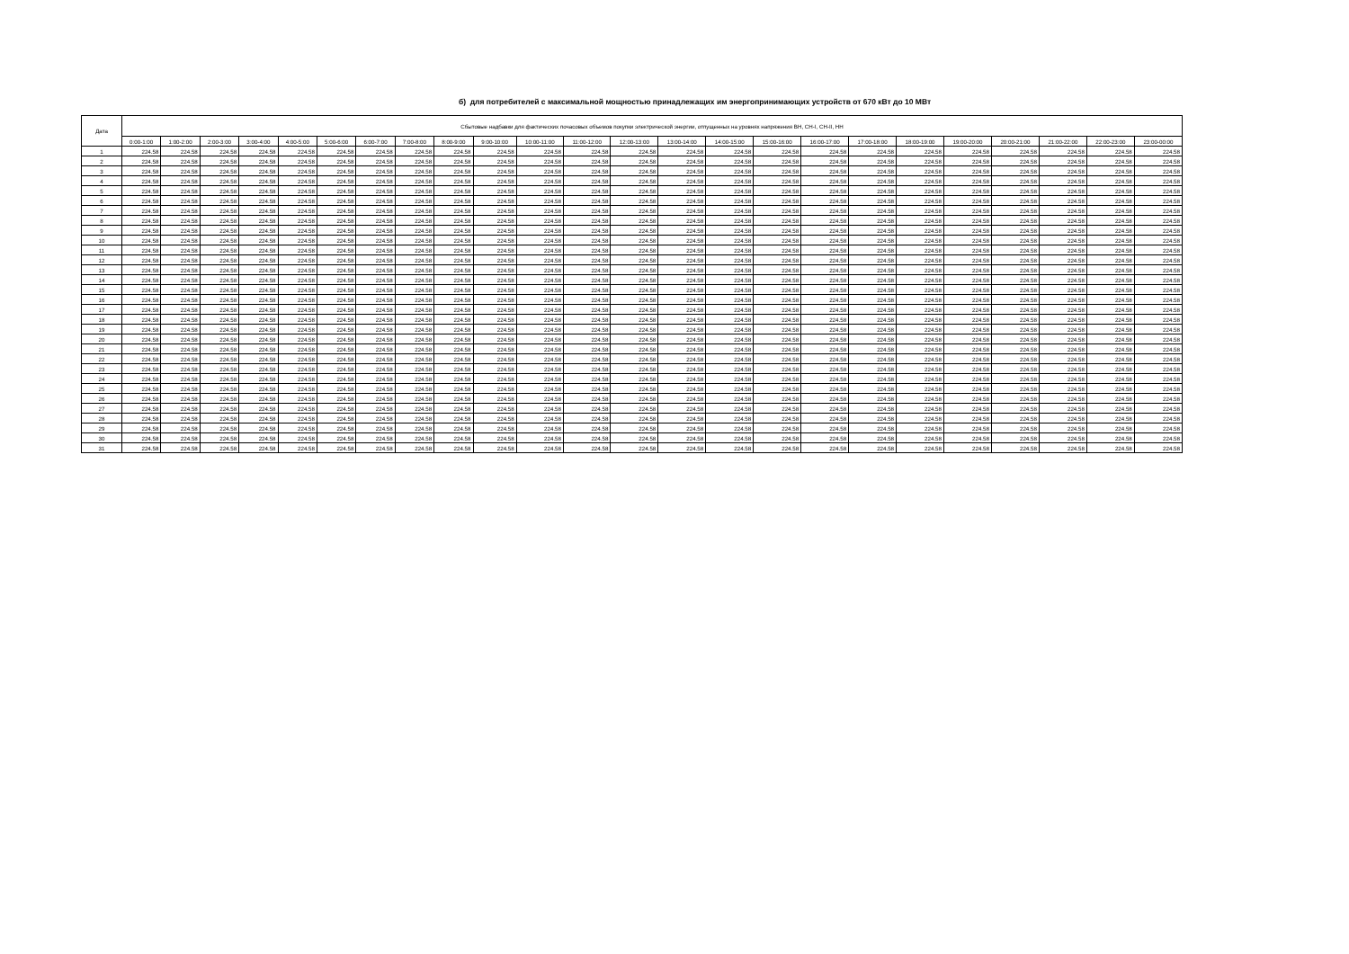б) для потребителей с максимальной мощностью принадлежащих им энергопринимающих устройств от 670 кВт до 10 МВт
| Дата | Сбытовые надбавки для фактических почасовых объемов покупки электрической энергии, отпущенных на уровнях напряжения ВН, СН-I, СН-II, НН | | | | | | | | | | | | | | | | | | | | | | | |
| --- | --- | --- | --- | --- | --- | --- | --- | --- | --- | --- | --- | --- | --- | --- | --- | --- | --- | --- | --- | --- | --- | --- | --- | --- |
| | 0:00-1:00 | 1:00-2:00 | 2:00-3:00 | 3:00-4:00 | 4:00-5:00 | 5:00-6:00 | 6:00-7:00 | 7:00-8:00 | 8:00-9:00 | 9:00-10:00 | 10:00-11:00 | 11:00-12:00 | 12:00-13:00 | 13:00-14:00 | 14:00-15:00 | 15:00-16:00 | 16:00-17:00 | 17:00-18:00 | 18:00-19:00 | 19:00-20:00 | 20:00-21:00 | 21:00-22:00 | 22:00-23:00 | 23:00-00:00 |
| 1 | 224.58 | 224.58 | 224.58 | 224.58 | 224.58 | 224.58 | 224.58 | 224.58 | 224.58 | 224.58 | 224.58 | 224.58 | 224.58 | 224.58 | 224.58 | 224.58 | 224.58 | 224.58 | 224.58 | 224.58 | 224.58 | 224.58 | 224.58 | 224.58 |
| 2 | 224.58 | 224.58 | 224.58 | 224.58 | 224.58 | 224.58 | 224.58 | 224.58 | 224.58 | 224.58 | 224.58 | 224.58 | 224.58 | 224.58 | 224.58 | 224.58 | 224.58 | 224.58 | 224.58 | 224.58 | 224.58 | 224.58 | 224.58 | 224.58 |
| 3 | 224.58 | 224.58 | 224.58 | 224.58 | 224.58 | 224.58 | 224.58 | 224.58 | 224.58 | 224.58 | 224.58 | 224.58 | 224.58 | 224.58 | 224.58 | 224.58 | 224.58 | 224.58 | 224.58 | 224.58 | 224.58 | 224.58 | 224.58 | 224.58 |
| 4 | 224.58 | 224.58 | 224.58 | 224.58 | 224.58 | 224.58 | 224.58 | 224.58 | 224.58 | 224.58 | 224.58 | 224.58 | 224.58 | 224.58 | 224.58 | 224.58 | 224.58 | 224.58 | 224.58 | 224.58 | 224.58 | 224.58 | 224.58 | 224.58 |
| 5 | 224.58 | 224.58 | 224.58 | 224.58 | 224.58 | 224.58 | 224.58 | 224.58 | 224.58 | 224.58 | 224.58 | 224.58 | 224.58 | 224.58 | 224.58 | 224.58 | 224.58 | 224.58 | 224.58 | 224.58 | 224.58 | 224.58 | 224.58 | 224.58 |
| 6 | 224.58 | 224.58 | 224.58 | 224.58 | 224.58 | 224.58 | 224.58 | 224.58 | 224.58 | 224.58 | 224.58 | 224.58 | 224.58 | 224.58 | 224.58 | 224.58 | 224.58 | 224.58 | 224.58 | 224.58 | 224.58 | 224.58 | 224.58 | 224.58 |
| 7 | 224.58 | 224.58 | 224.58 | 224.58 | 224.58 | 224.58 | 224.58 | 224.58 | 224.58 | 224.58 | 224.58 | 224.58 | 224.58 | 224.58 | 224.58 | 224.58 | 224.58 | 224.58 | 224.58 | 224.58 | 224.58 | 224.58 | 224.58 | 224.58 |
| 8 | 224.58 | 224.58 | 224.58 | 224.58 | 224.58 | 224.58 | 224.58 | 224.58 | 224.58 | 224.58 | 224.58 | 224.58 | 224.58 | 224.58 | 224.58 | 224.58 | 224.58 | 224.58 | 224.58 | 224.58 | 224.58 | 224.58 | 224.58 | 224.58 |
| 9 | 224.58 | 224.58 | 224.58 | 224.58 | 224.58 | 224.58 | 224.58 | 224.58 | 224.58 | 224.58 | 224.58 | 224.58 | 224.58 | 224.58 | 224.58 | 224.58 | 224.58 | 224.58 | 224.58 | 224.58 | 224.58 | 224.58 | 224.58 | 224.58 |
| 10 | 224.58 | 224.58 | 224.58 | 224.58 | 224.58 | 224.58 | 224.58 | 224.58 | 224.58 | 224.58 | 224.58 | 224.58 | 224.58 | 224.58 | 224.58 | 224.58 | 224.58 | 224.58 | 224.58 | 224.58 | 224.58 | 224.58 | 224.58 | 224.58 |
| 11 | 224.58 | 224.58 | 224.58 | 224.58 | 224.58 | 224.58 | 224.58 | 224.58 | 224.58 | 224.58 | 224.58 | 224.58 | 224.58 | 224.58 | 224.58 | 224.58 | 224.58 | 224.58 | 224.58 | 224.58 | 224.58 | 224.58 | 224.58 | 224.58 |
| 12 | 224.58 | 224.58 | 224.58 | 224.58 | 224.58 | 224.58 | 224.58 | 224.58 | 224.58 | 224.58 | 224.58 | 224.58 | 224.58 | 224.58 | 224.58 | 224.58 | 224.58 | 224.58 | 224.58 | 224.58 | 224.58 | 224.58 | 224.58 | 224.58 |
| 13 | 224.58 | 224.58 | 224.58 | 224.58 | 224.58 | 224.58 | 224.58 | 224.58 | 224.58 | 224.58 | 224.58 | 224.58 | 224.58 | 224.58 | 224.58 | 224.58 | 224.58 | 224.58 | 224.58 | 224.58 | 224.58 | 224.58 | 224.58 | 224.58 |
| 14 | 224.58 | 224.58 | 224.58 | 224.58 | 224.58 | 224.58 | 224.58 | 224.58 | 224.58 | 224.58 | 224.58 | 224.58 | 224.58 | 224.58 | 224.58 | 224.58 | 224.58 | 224.58 | 224.58 | 224.58 | 224.58 | 224.58 | 224.58 | 224.58 |
| 15 | 224.58 | 224.58 | 224.58 | 224.58 | 224.58 | 224.58 | 224.58 | 224.58 | 224.58 | 224.58 | 224.58 | 224.58 | 224.58 | 224.58 | 224.58 | 224.58 | 224.58 | 224.58 | 224.58 | 224.58 | 224.58 | 224.58 | 224.58 | 224.58 |
| 16 | 224.58 | 224.58 | 224.58 | 224.58 | 224.58 | 224.58 | 224.58 | 224.58 | 224.58 | 224.58 | 224.58 | 224.58 | 224.58 | 224.58 | 224.58 | 224.58 | 224.58 | 224.58 | 224.58 | 224.58 | 224.58 | 224.58 | 224.58 | 224.58 |
| 17 | 224.58 | 224.58 | 224.58 | 224.58 | 224.58 | 224.58 | 224.58 | 224.58 | 224.58 | 224.58 | 224.58 | 224.58 | 224.58 | 224.58 | 224.58 | 224.58 | 224.58 | 224.58 | 224.58 | 224.58 | 224.58 | 224.58 | 224.58 | 224.58 |
| 18 | 224.58 | 224.58 | 224.58 | 224.58 | 224.58 | 224.58 | 224.58 | 224.58 | 224.58 | 224.58 | 224.58 | 224.58 | 224.58 | 224.58 | 224.58 | 224.58 | 224.58 | 224.58 | 224.58 | 224.58 | 224.58 | 224.58 | 224.58 | 224.58 |
| 19 | 224.58 | 224.58 | 224.58 | 224.58 | 224.58 | 224.58 | 224.58 | 224.58 | 224.58 | 224.58 | 224.58 | 224.58 | 224.58 | 224.58 | 224.58 | 224.58 | 224.58 | 224.58 | 224.58 | 224.58 | 224.58 | 224.58 | 224.58 | 224.58 |
| 20 | 224.58 | 224.58 | 224.58 | 224.58 | 224.58 | 224.58 | 224.58 | 224.58 | 224.58 | 224.58 | 224.58 | 224.58 | 224.58 | 224.58 | 224.58 | 224.58 | 224.58 | 224.58 | 224.58 | 224.58 | 224.58 | 224.58 | 224.58 | 224.58 |
| 21 | 224.58 | 224.58 | 224.58 | 224.58 | 224.58 | 224.58 | 224.58 | 224.58 | 224.58 | 224.58 | 224.58 | 224.58 | 224.58 | 224.58 | 224.58 | 224.58 | 224.58 | 224.58 | 224.58 | 224.58 | 224.58 | 224.58 | 224.58 | 224.58 |
| 22 | 224.58 | 224.58 | 224.58 | 224.58 | 224.58 | 224.58 | 224.58 | 224.58 | 224.58 | 224.58 | 224.58 | 224.58 | 224.58 | 224.58 | 224.58 | 224.58 | 224.58 | 224.58 | 224.58 | 224.58 | 224.58 | 224.58 | 224.58 | 224.58 |
| 23 | 224.58 | 224.58 | 224.58 | 224.58 | 224.58 | 224.58 | 224.58 | 224.58 | 224.58 | 224.58 | 224.58 | 224.58 | 224.58 | 224.58 | 224.58 | 224.58 | 224.58 | 224.58 | 224.58 | 224.58 | 224.58 | 224.58 | 224.58 | 224.58 |
| 24 | 224.58 | 224.58 | 224.58 | 224.58 | 224.58 | 224.58 | 224.58 | 224.58 | 224.58 | 224.58 | 224.58 | 224.58 | 224.58 | 224.58 | 224.58 | 224.58 | 224.58 | 224.58 | 224.58 | 224.58 | 224.58 | 224.58 | 224.58 | 224.58 |
| 25 | 224.58 | 224.58 | 224.58 | 224.58 | 224.58 | 224.58 | 224.58 | 224.58 | 224.58 | 224.58 | 224.58 | 224.58 | 224.58 | 224.58 | 224.58 | 224.58 | 224.58 | 224.58 | 224.58 | 224.58 | 224.58 | 224.58 | 224.58 | 224.58 |
| 26 | 224.58 | 224.58 | 224.58 | 224.58 | 224.58 | 224.58 | 224.58 | 224.58 | 224.58 | 224.58 | 224.58 | 224.58 | 224.58 | 224.58 | 224.58 | 224.58 | 224.58 | 224.58 | 224.58 | 224.58 | 224.58 | 224.58 | 224.58 | 224.58 |
| 27 | 224.58 | 224.58 | 224.58 | 224.58 | 224.58 | 224.58 | 224.58 | 224.58 | 224.58 | 224.58 | 224.58 | 224.58 | 224.58 | 224.58 | 224.58 | 224.58 | 224.58 | 224.58 | 224.58 | 224.58 | 224.58 | 224.58 | 224.58 | 224.58 |
| 28 | 224.58 | 224.58 | 224.58 | 224.58 | 224.58 | 224.58 | 224.58 | 224.58 | 224.58 | 224.58 | 224.58 | 224.58 | 224.58 | 224.58 | 224.58 | 224.58 | 224.58 | 224.58 | 224.58 | 224.58 | 224.58 | 224.58 | 224.58 | 224.58 |
| 29 | 224.58 | 224.58 | 224.58 | 224.58 | 224.58 | 224.58 | 224.58 | 224.58 | 224.58 | 224.58 | 224.58 | 224.58 | 224.58 | 224.58 | 224.58 | 224.58 | 224.58 | 224.58 | 224.58 | 224.58 | 224.58 | 224.58 | 224.58 | 224.58 |
| 30 | 224.58 | 224.58 | 224.58 | 224.58 | 224.58 | 224.58 | 224.58 | 224.58 | 224.58 | 224.58 | 224.58 | 224.58 | 224.58 | 224.58 | 224.58 | 224.58 | 224.58 | 224.58 | 224.58 | 224.58 | 224.58 | 224.58 | 224.58 | 224.58 |
| 31 | 224.58 | 224.58 | 224.58 | 224.58 | 224.58 | 224.58 | 224.58 | 224.58 | 224.58 | 224.58 | 224.58 | 224.58 | 224.58 | 224.58 | 224.58 | 224.58 | 224.58 | 224.58 | 224.58 | 224.58 | 224.58 | 224.58 | 224.58 | 224.58 |